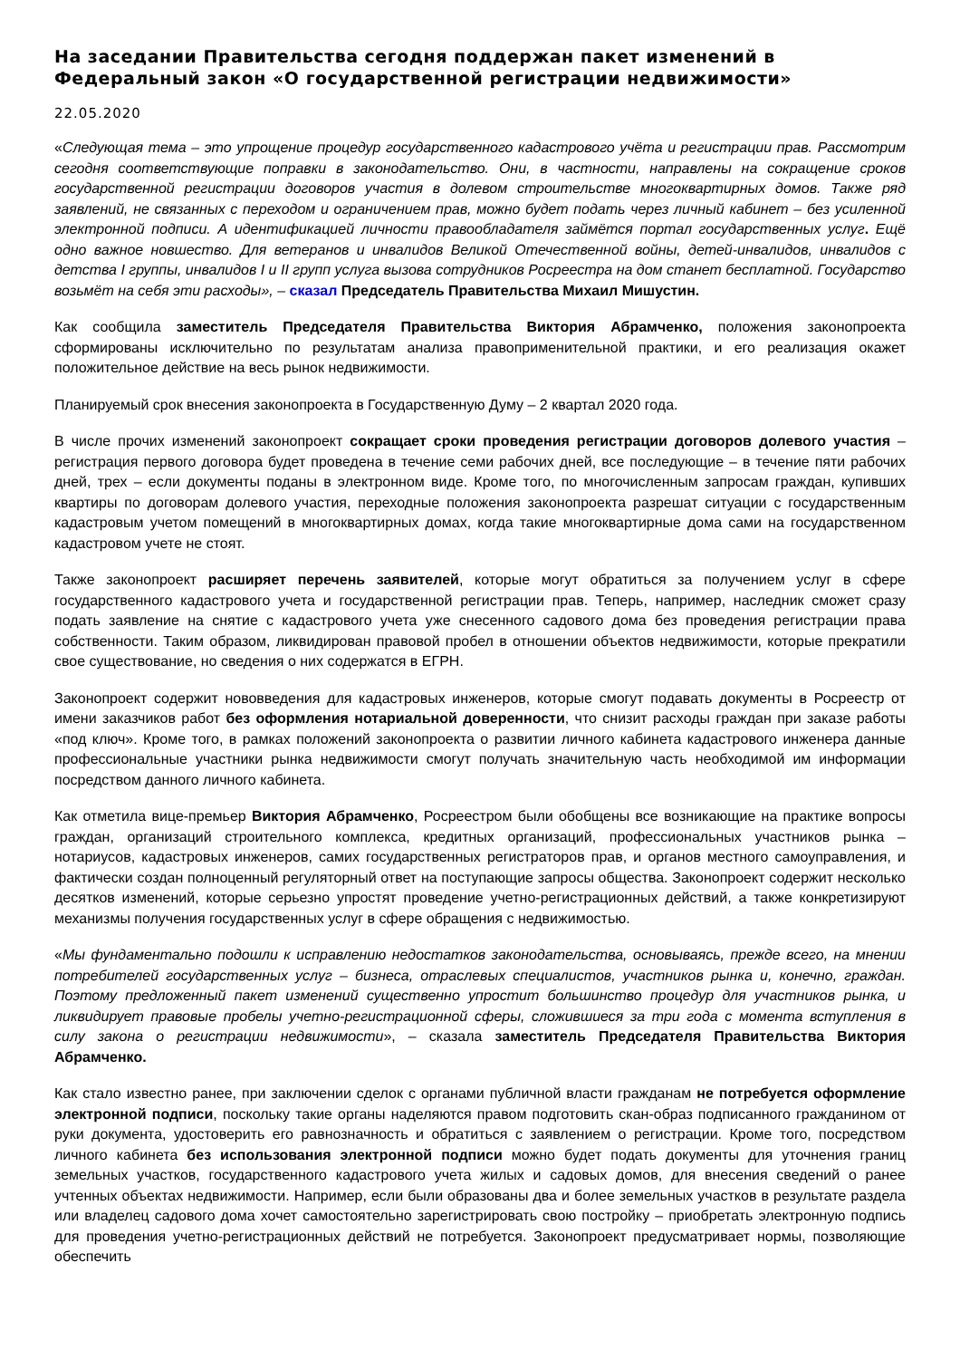На заседании Правительства сегодня поддержан пакет изменений в Федеральный закон «О государственной регистрации недвижимости»
22.05.2020
«Следующая тема – это упрощение процедур государственного кадастрового учёта и регистрации прав. Рассмотрим сегодня соответствующие поправки в законодательство. Они, в частности, направлены на сокращение сроков государственной регистрации договоров участия в долевом строительстве многоквартирных домов. Также ряд заявлений, не связанных с переходом и ограничением прав, можно будет подать через личный кабинет – без усиленной электронной подписи. А идентификацией личности правообладателя займётся портал государственных услуг. Ещё одно важное новшество. Для ветеранов и инвалидов Великой Отечественной войны, детей-инвалидов, инвалидов с детства I группы, инвалидов I и II групп услуга вызова сотрудников Росреестра на дом станет бесплатной. Государство возьмёт на себя эти расходы», – сказал Председатель Правительства Михаил Мишустин.
Как сообщила заместитель Председателя Правительства Виктория Абрамченко, положения законопроекта сформированы исключительно по результатам анализа правоприменительной практики, и его реализация окажет положительное действие на весь рынок недвижимости.
Планируемый срок внесения законопроекта в Государственную Думу – 2 квартал 2020 года.
В числе прочих изменений законопроект сокращает сроки проведения регистрации договоров долевого участия – регистрация первого договора будет проведена в течение семи рабочих дней, все последующие – в течение пяти рабочих дней, трех – если документы поданы в электронном виде. Кроме того, по многочисленным запросам граждан, купивших квартиры по договорам долевого участия, переходные положения законопроекта разрешат ситуации с государственным кадастровым учетом помещений в многоквартирных домах, когда такие многоквартирные дома сами на государственном кадастровом учете не стоят.
Также законопроект расширяет перечень заявителей, которые могут обратиться за получением услуг в сфере государственного кадастрового учета и государственной регистрации прав. Теперь, например, наследник сможет сразу подать заявление на снятие с кадастрового учета уже снесенного садового дома без проведения регистрации права собственности. Таким образом, ликвидирован правовой пробел в отношении объектов недвижимости, которые прекратили свое существование, но сведения о них содержатся в ЕГРН.
Законопроект содержит нововведения для кадастровых инженеров, которые смогут подавать документы в Росреестр от имени заказчиков работ без оформления нотариальной доверенности, что снизит расходы граждан при заказе работы «под ключ». Кроме того, в рамках положений законопроекта о развитии личного кабинета кадастрового инженера данные профессиональные участники рынка недвижимости смогут получать значительную часть необходимой им информации посредством данного личного кабинета.
Как отметила вице-премьер Виктория Абрамченко, Росреестром были обобщены все возникающие на практике вопросы граждан, организаций строительного комплекса, кредитных организаций, профессиональных участников рынка – нотариусов, кадастровых инженеров, самих государственных регистраторов прав, и органов местного самоуправления, и фактически создан полноценный регуляторный ответ на поступающие запросы общества. Законопроект содержит несколько десятков изменений, которые серьезно упростят проведение учетно-регистрационных действий, а также конкретизируют механизмы получения государственных услуг в сфере обращения с недвижимостью.
«Мы фундаментально подошли к исправлению недостатков законодательства, основываясь, прежде всего, на мнении потребителей государственных услуг – бизнеса, отраслевых специалистов, участников рынка и, конечно, граждан. Поэтому предложенный пакет изменений существенно упростит большинство процедур для участников рынка, и ликвидирует правовые пробелы учетно-регистрационной сферы, сложившиеся за три года с момента вступления в силу закона о регистрации недвижимости», – сказала заместитель Председателя Правительства Виктория Абрамченко.
Как стало известно ранее, при заключении сделок с органами публичной власти гражданам не потребуется оформление электронной подписи, поскольку такие органы наделяются правом подготовить скан-образ подписанного гражданином от руки документа, удостоверить его равнозначность и обратиться с заявлением о регистрации. Кроме того, посредством личного кабинета без использования электронной подписи можно будет подать документы для уточнения границ земельных участков, государственного кадастрового учета жилых и садовых домов, для внесения сведений о ранее учтенных объектах недвижимости. Например, если были образованы два и более земельных участков в результате раздела или владелец садового дома хочет самостоятельно зарегистрировать свою постройку – приобретать электронную подпись для проведения учетно-регистрационных действий не потребуется. Законопроект предусматривает нормы, позволяющие обеспечить